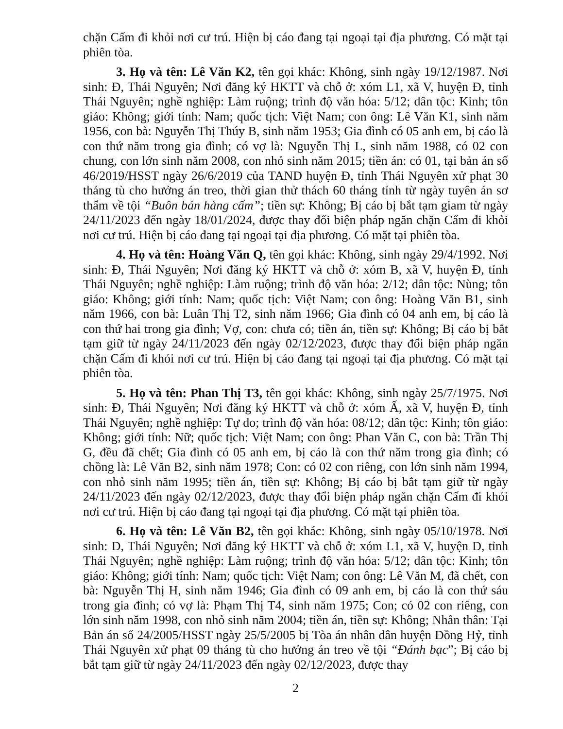chặn Cấm đi khỏi nơi cư trú. Hiện bị cáo đang tại ngoại tại địa phương. Có mặt tại phiên tòa.
3. Họ và tên: Lê Văn K2, tên gọi khác: Không, sinh ngày 19/12/1987. Nơi sinh: Đ, Thái Nguyên; Nơi đăng ký HKTT và chỗ ở: xóm L1, xã V, huyện Đ, tỉnh Thái Nguyên; nghề nghiệp: Làm ruộng; trình độ văn hóa: 5/12; dân tộc: Kinh; tôn giáo: Không; giới tính: Nam; quốc tịch: Việt Nam; con ông: Lê Văn K1, sinh năm 1956, con bà: Nguyễn Thị Thúy B, sinh năm 1953; Gia đình có 05 anh em, bị cáo là con thứ năm trong gia đình; có vợ là: Nguyễn Thị L, sinh năm 1988, có 02 con chung, con lớn sinh năm 2008, con nhỏ sinh năm 2015; tiền án: có 01, tại bản án số 46/2019/HSST ngày 26/6/2019 của TAND huyện Đ, tỉnh Thái Nguyên xử phạt 30 tháng tù cho hưởng án treo, thời gian thử thách 60 tháng tính từ ngày tuyên án sơ thẩm về tội “Buôn bán hàng cấm”; tiền sự: Không; Bị cáo bị bắt tạm giam từ ngày 24/11/2023 đến ngày 18/01/2024, được thay đổi biện pháp ngăn chặn Cấm đi khỏi nơi cư trú. Hiện bị cáo đang tại ngoại tại địa phương. Có mặt tại phiên tòa.
4. Họ và tên: Hoàng Văn Q, tên gọi khác: Không, sinh ngày 29/4/1992. Nơi sinh: Đ, Thái Nguyên; Nơi đăng ký HKTT và chỗ ở: xóm B, xã V, huyện Đ, tỉnh Thái Nguyên; nghề nghiệp: Làm ruộng; trình độ văn hóa: 2/12; dân tộc: Nùng; tôn giáo: Không; giới tính: Nam; quốc tịch: Việt Nam; con ông: Hoàng Văn B1, sinh năm 1966, con bà: Luân Thị T2, sinh năm 1966; Gia đình có 04 anh em, bị cáo là con thứ hai trong gia đình; Vợ, con: chưa có; tiền án, tiền sự: Không; Bị cáo bị bắt tạm giữ từ ngày 24/11/2023 đến ngày 02/12/2023, được thay đổi biện pháp ngăn chặn Cấm đi khỏi nơi cư trú. Hiện bị cáo đang tại ngoại tại địa phương. Có mặt tại phiên tòa.
5. Họ và tên: Phan Thị T3, tên gọi khác: Không, sinh ngày 25/7/1975. Nơi sinh: Đ, Thái Nguyên; Nơi đăng ký HKTT và chỗ ở: xóm Ấ, xã V, huyện Đ, tỉnh Thái Nguyên; nghề nghiệp: Tự do; trình độ văn hóa: 08/12; dân tộc: Kinh; tôn giáo: Không; giới tính: Nữ; quốc tịch: Việt Nam; con ông: Phan Văn C, con bà: Trần Thị G, đều đã chết; Gia đình có 05 anh em, bị cáo là con thứ năm trong gia đình; có chồng là: Lê Văn B2, sinh năm 1978; Con: có 02 con riêng, con lớn sinh năm 1994, con nhỏ sinh năm 1995; tiền án, tiền sự: Không; Bị cáo bị bắt tạm giữ từ ngày 24/11/2023 đến ngày 02/12/2023, được thay đổi biện pháp ngăn chặn Cấm đi khỏi nơi cư trú. Hiện bị cáo đang tại ngoại tại địa phương. Có mặt tại phiên tòa.
6. Họ và tên: Lê Văn B2, tên gọi khác: Không, sinh ngày 05/10/1978. Nơi sinh: Đ, Thái Nguyên; Nơi đăng ký HKTT và chỗ ở: xóm L1, xã V, huyện Đ, tỉnh Thái Nguyên; nghề nghiệp: Làm ruộng; trình độ văn hóa: 5/12; dân tộc: Kinh; tôn giáo: Không; giới tính: Nam; quốc tịch: Việt Nam; con ông: Lê Văn M, đã chết, con bà: Nguyễn Thị H, sinh năm 1946; Gia đình có 09 anh em, bị cáo là con thứ sáu trong gia đình; có vợ là: Phạm Thị T4, sinh năm 1975; Con; có 02 con riêng, con lớn sinh năm 1998, con nhỏ sinh năm 2004; tiền án, tiền sự: Không; Nhân thân: Tại Bản án số 24/2005/HSST ngày 25/5/2005 bị Tòa án nhân dân huyện Đồng Hỷ, tỉnh Thái Nguyên xử phạt 09 tháng tù cho hưởng án treo về tội “Đánh bạc”; Bị cáo bị bắt tạm giữ từ ngày 24/11/2023 đến ngày 02/12/2023, được thay
2